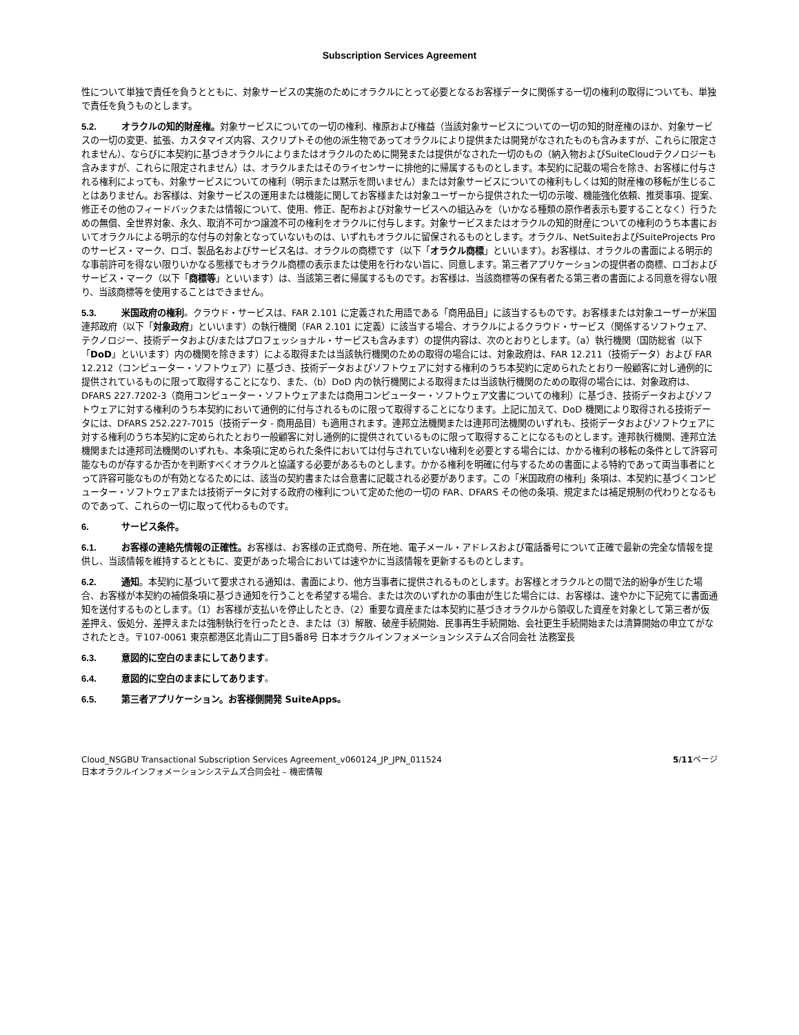Subscription Services Agreement
性について単独で責任を負うとともに、対象サービスの実施のためにオラクルにとって必要となるお客様データに関係する一切の権利の取得についても、単独で責任を負うものとします。
5.2. オラクルの知的財産権。対象サービスについての一切の権利、権原および権益（当該対象サービスについての一切の知的財産権のほか、対象サービスの一切の変更、拡張、カスタマイズ内容、スクリプトその他の派生物であってオラクルにより提供または開発がなされたものも含みますが、これらに限定されません）、ならびに本契約に基づきオラクルによりまたはオラクルのために開発または提供がなされた一切のもの（納入物およびSuiteCloudテクノロジーも含みますが、これらに限定されません）は、オラクルまたはそのライセンサーに排他的に帰属するものとします。本契約に記載の場合を除き、お客様に付与される権利によっても、対象サービスについての権利（明示または黙示を問いません）または対象サービスについての権利もしくは知的財産権の移転が生じることはありません。お客様は、対象サービスの運用または機能に関してお客様または対象ユーザーから提供された一切の示唆、機能強化依頼、推奨事項、提案、修正その他のフィードバックまたは情報について、使用、修正、配布および対象サービスへの組込みを（いかなる種類の原作者表示も要することなく）行うための無償、全世界対象、永久、取消不可かつ譲渡不可の権利をオラクルに付与します。対象サービスまたはオラクルの知的財産についての権利のうち本書においてオラクルによる明示的な付与の対象となっていないものは、いずれもオラクルに留保されるものとします。オラクル、NetSuiteおよびSuiteProjects Proのサービス・マーク、ロゴ、製品名およびサービス名は、オラクルの商標です（以下「オラクル商標」といいます）。お客様は、オラクルの書面による明示的な事前許可を得ない限りいかなる態様でもオラクル商標の表示または使用を行わない旨に、同意します。第三者アプリケーションの提供者の商標、ロゴおよびサービス・マーク（以下「商標等」といいます）は、当該第三者に帰属するものです。お客様は、当該商標等の保有者たる第三者の書面による同意を得ない限り、当該商標等を使用することはできません。
5.3. 米国政府の権利。クラウド・サービスは、FAR 2.101 に定義された用語である「商用品目」に該当するものです。お客様または対象ユーザーが米国連邦政府（以下「対象政府」といいます）の執行機関（FAR 2.101 に定義）に該当する場合、オラクルによるクラウド・サービス（関係するソフトウェア、テクノロジー、技術データおよび/またはプロフェッショナル・サービスも含みます）の提供内容は、次のとおりとします。（a）執行機関（国防総省（以下「DoD」といいます）内の機関を除きます）による取得または当該執行機関のための取得の場合には、対象政府は、FAR 12.211（技術データ）および FAR 12.212（コンピューター・ソフトウェア）に基づき、技術データおよびソフトウェアに対する権利のうち本契約に定められたとおり一般顧客に対し通例的に提供されているものに限って取得することになり、また、（b）DoD 内の執行機関による取得または当該執行機関のための取得の場合には、対象政府は、DFARS 227.7202-3（商用コンピューター・ソフトウェアまたは商用コンピューター・ソフトウェア文書についての権利）に基づき、技術データおよびソフトウェアに対する権利のうち本契約において通例的に付与されるものに限って取得することになります。上記に加えて、DoD 機関により取得される技術データには、DFARS 252.227-7015（技術データ - 商用品目）も適用されます。連邦立法機関または連邦司法機関のいずれも、技術データおよびソフトウェアに対する権利のうち本契約に定められたとおり一般顧客に対し通例的に提供されているものに限って取得することになるものとします。連邦執行機関、連邦立法機関または連邦司法機関のいずれも、本条項に定められた条件においては付与されていない権利を必要とする場合には、かかる権利の移転の条件として許容可能なものが存するか否かを判断すべくオラクルと協議する必要があるものとします。かかる権利を明確に付与するための書面による特約であって両当事者にとって許容可能なものが有効となるためには、該当の契約書または合意書に記載される必要があります。この「米国政府の権利」条項は、本契約に基づくコンピューター・ソフトウェアまたは技術データに対する政府の権利について定めた他の一切の FAR、DFARS その他の条項、規定または補足規制の代わりとなるものであって、これらの一切に取って代わるものです。
6. サービス条件。
6.1. お客様の連絡先情報の正確性。お客様は、お客様の正式商号、所在地、電子メール・アドレスおよび電話番号について正確で最新の完全な情報を提供し、当該情報を維持するとともに、変更があった場合においては速やかに当該情報を更新するものとします。
6.2. 通知。本契約に基づいて要求される通知は、書面により、他方当事者に提供されるものとします。お客様とオラクルとの間で法的紛争が生じた場合、お客様が本契約の補償条項に基づき通知を行うことを希望する場合、または次のいずれかの事由が生じた場合には、お客様は、速やかに下記宛てに書面通知を送付するものとします。（1）お客様が支払いを停止したとき、（2）重要な資産または本契約に基づきオラクルから領収した資産を対象として第三者が仮差押え、仮処分、差押えまたは強制執行を行ったとき、または（3）解散、破産手続開始、民事再生手続開始、会社更生手続開始または清算開始の申立てがなされたとき。〒107-0061 東京都港区北青山二丁目5番8号 日本オラクルインフォメーションシステムズ合同会社 法務室長
6.3. 意図的に空白のままにしてあります。
6.4. 意図的に空白のままにしてあります。
6.5. 第三者アプリケーション。お客様側開発 SuiteApps。
Cloud_NSGBU Transactional Subscription Services Agreement_v060124_JP_JPN_011524
日本オラクルインフォメーションシステムズ合同会社 – 機密情報
5/11ページ